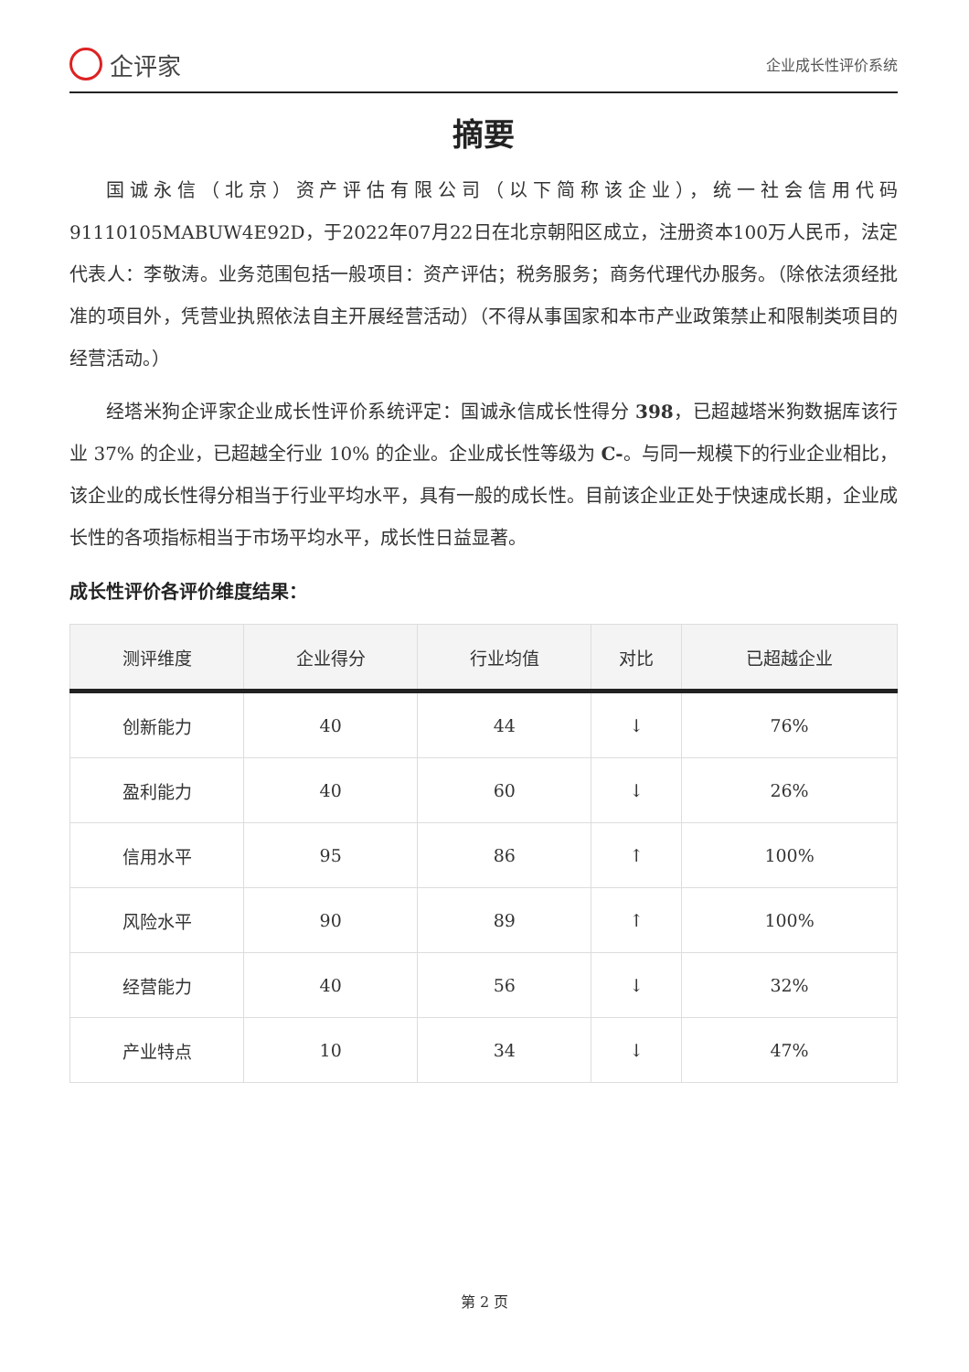企评家
企业成长性评价系统
摘要
国诚永信（北京）资产评估有限公司（以下简称该企业），统一社会信用代码91110105MABUW4E92D，于2022年07月22日在北京朝阳区成立，注册资本100万人民币，法定代表人：李敬涛。业务范围包括一般项目：资产评估；税务服务；商务代理代办服务。（除依法须经批准的项目外，凭营业执照依法自主开展经营活动）（不得从事国家和本市产业政策禁止和限制类项目的经营活动。）
经塔米狗企评家企业成长性评价系统评定：国诚永信成长性得分 398，已超越塔米狗数据库该行业 37% 的企业，已超越全行业 10% 的企业。企业成长性等级为 C-。与同一规模下的行业企业相比，该企业的成长性得分相当于行业平均水平，具有一般的成长性。目前该企业正处于快速成长期，企业成长性的各项指标相当于市场平均水平，成长性日益显著。
成长性评价各评价维度结果：
| 测评维度 | 企业得分 | 行业均值 | 对比 | 已超越企业 |
| --- | --- | --- | --- | --- |
| 创新能力 | 40 | 44 | ↓ | 76% |
| 盈利能力 | 40 | 60 | ↓ | 26% |
| 信用水平 | 95 | 86 | ↑ | 100% |
| 风险水平 | 90 | 89 | ↑ | 100% |
| 经营能力 | 40 | 56 | ↓ | 32% |
| 产业特点 | 10 | 34 | ↓ | 47% |
第 2 页